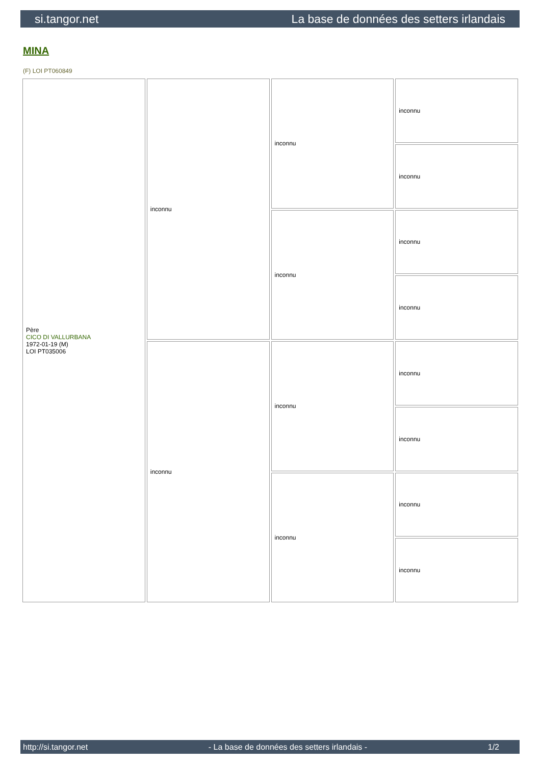si.tangor.net La base de données des setters irlandais
MINA
(F) LOI PT060849
| Père CICO DI VALLURBANA 1972-01-19 (M) LOI PT035006 | inconnu | inconnu | inconnu |
| | | | inconnu |
| | | inconnu | inconnu |
| | | | inconnu |
| | inconnu | inconnu | inconnu |
| | | | inconnu |
| | | inconnu | inconnu |
| | | | inconnu |
http://si.tangor.net - La base de données des setters irlandais - 1/2